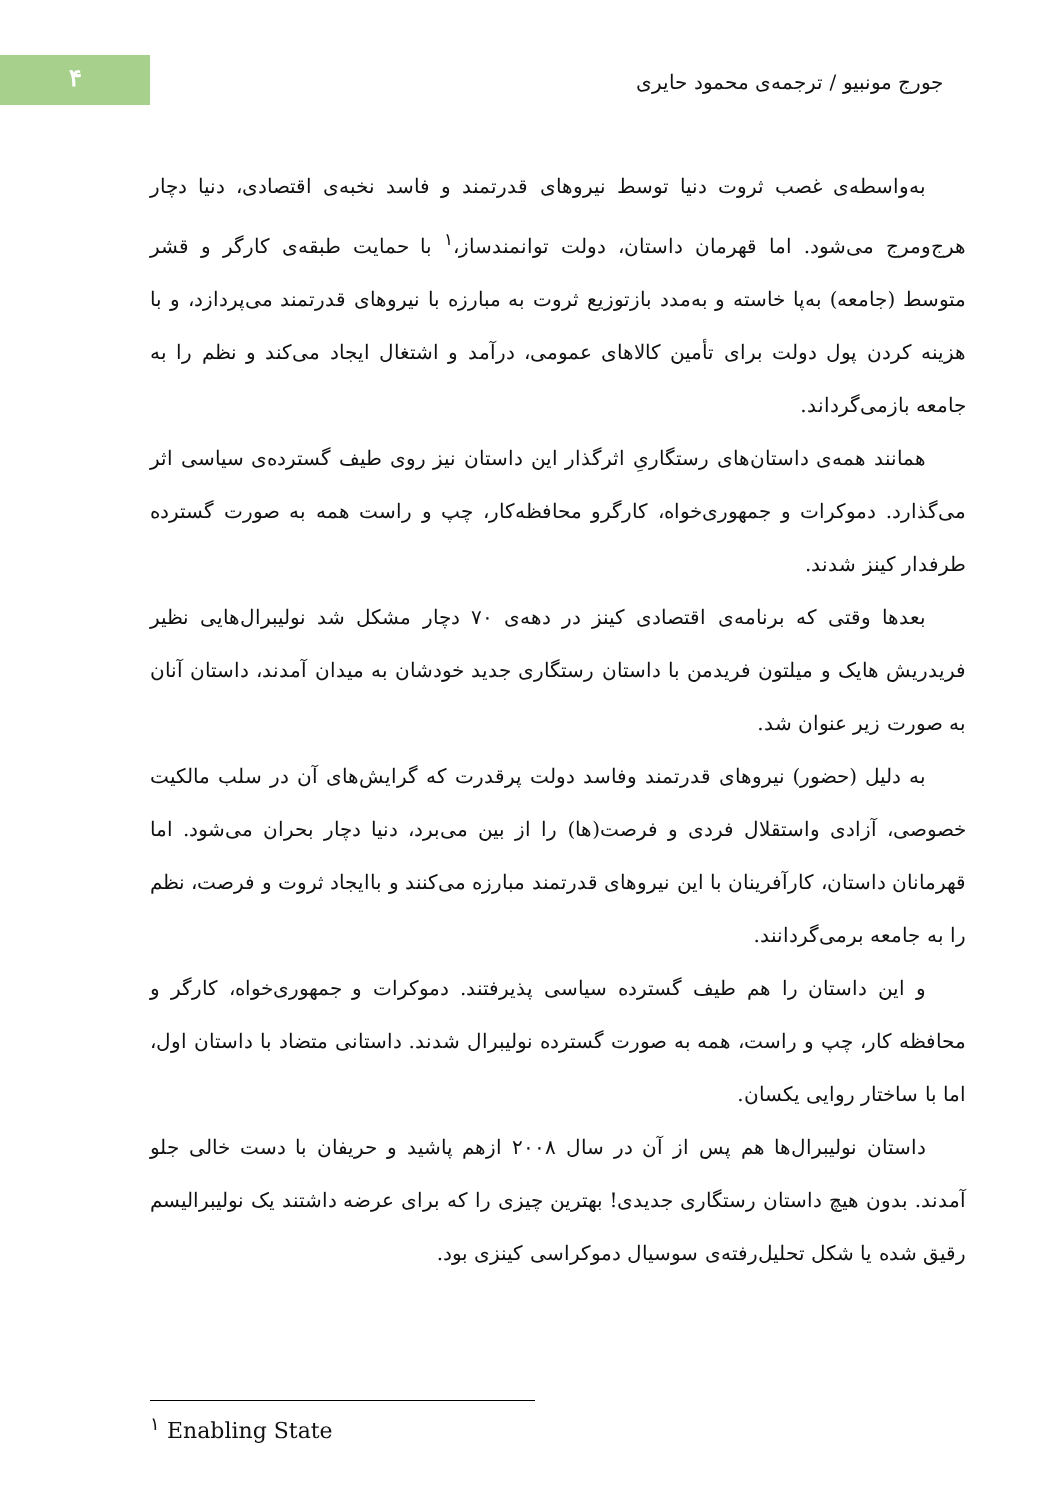۴
جورج مونبیو / ترجمه‌ی محمود حایری
به‌واسطه‌ی غصب ثروت دنیا توسط نیروهای قدرتمند و فاسد نخبه‌ی اقتصادی، دنیا دچار هرج‌ومرج می‌شود. اما قهرمان داستان، دولت توانمندساز،<sup>۱</sup> با حمایت طبقه‌ی کارگر و قشر متوسط (جامعه) به‌پا خاسته و به‌مدد بازتوزیع ثروت به مبارزه با نیروهای قدرتمند می‌پردازد، و با هزینه کردن پول دولت برای تأمین کالاهای عمومی، درآمد و اشتغال ایجاد می‌کند و نظم را به جامعه بازمی‌گرداند.
همانند همه‌ی داستان‌های رستگاریِ اثرگذار این داستان نیز روی طیف گسترده‌ی سیاسی اثر می‌گذارد. دموکرات و جمهوری‌خواه، کارگرو محافظه‌کار، چپ و راست همه به صورت گسترده طرفدار کینز شدند.
بعدها وقتی که برنامه‌ی اقتصادی کینز در دهه‌ی ۷۰ دچار مشکل شد نولیبرال‌هایی نظیر فریدریش هایک و میلتون فریدمن با داستان رستگاری جدید خودشان به میدان آمدند، داستان آنان به صورت زیر عنوان شد.
به دلیل (حضور) نیروهای قدرتمند وفاسد دولت پرقدرت که گرایش‌های آن در سلب مالکیت خصوصی، آزادی واستقلال فردی و فرصت(ها) را از بین می‌برد، دنیا دچار بحران می‌شود. اما قهرمانان داستان، کارآفرینان با این نیروهای قدرتمند مبارزه می‌کنند و باایجاد ثروت و فرصت، نظم را به جامعه برمی‌گردانند.
و این داستان را هم طیف گسترده سیاسی پذیرفتند. دموکرات و جمهوری‌خواه، کارگر و محافظه کار، چپ و راست، همه به صورت گسترده نولیبرال شدند. داستانی متضاد با داستان اول، اما با ساختار روایی یکسان.
داستان نولیبرال‌ها هم پس از آن در سال ۲۰۰۸ ازهم پاشید و حریفان با دست خالی جلو آمدند. بدون هیچ داستان رستگاری جدیدی! بهترین چیزی را که برای عرضه داشتند یک نولیبرالیسم رقیق شده یا شکل تحلیل‌رفته‌ی سوسیال دموکراسی کینزی بود.
<sup>۱</sup> Enabling State